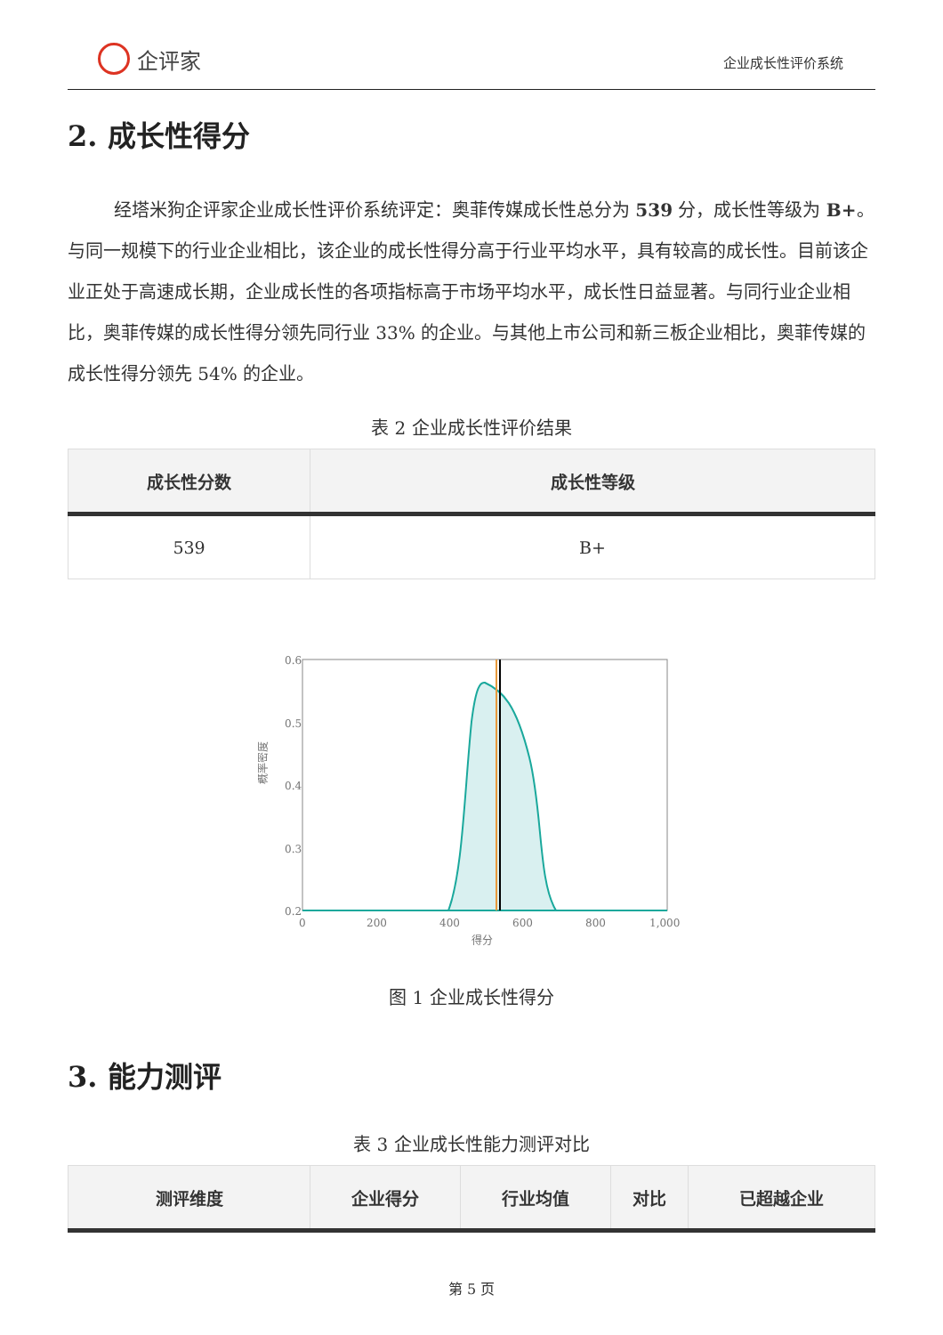企评家
企业成长性评价系统
2. 成长性得分
经塔米狗企评家企业成长性评价系统评定：奥菲传媒成长性总分为 539 分，成长性等级为 B+。与同一规模下的行业企业相比，该企业的成长性得分高于行业平均水平，具有较高的成长性。目前该企业正处于高速成长期，企业成长性的各项指标高于市场平均水平，成长性日益显著。与同行业企业相比，奥菲传媒的成长性得分领先同行业 33% 的企业。与其他上市公司和新三板企业相比，奥菲传媒的成长性得分领先 54% 的企业。
表 2 企业成长性评价结果
| 成长性分数 | 成长性等级 |
| --- | --- |
| 539 | B+ |
0.6
0.5
0.4
0.3
0.2
0.1
0
200
400
600
800
1,000
得分
概率密度
图 1 企业成长性得分
3. 能力测评
表 3 企业成长性能力测评对比
| 测评维度 | 企业得分 | 行业均值 | 对比 | 已超越企业 |
| --- | --- | --- | --- | --- |
第 5 页